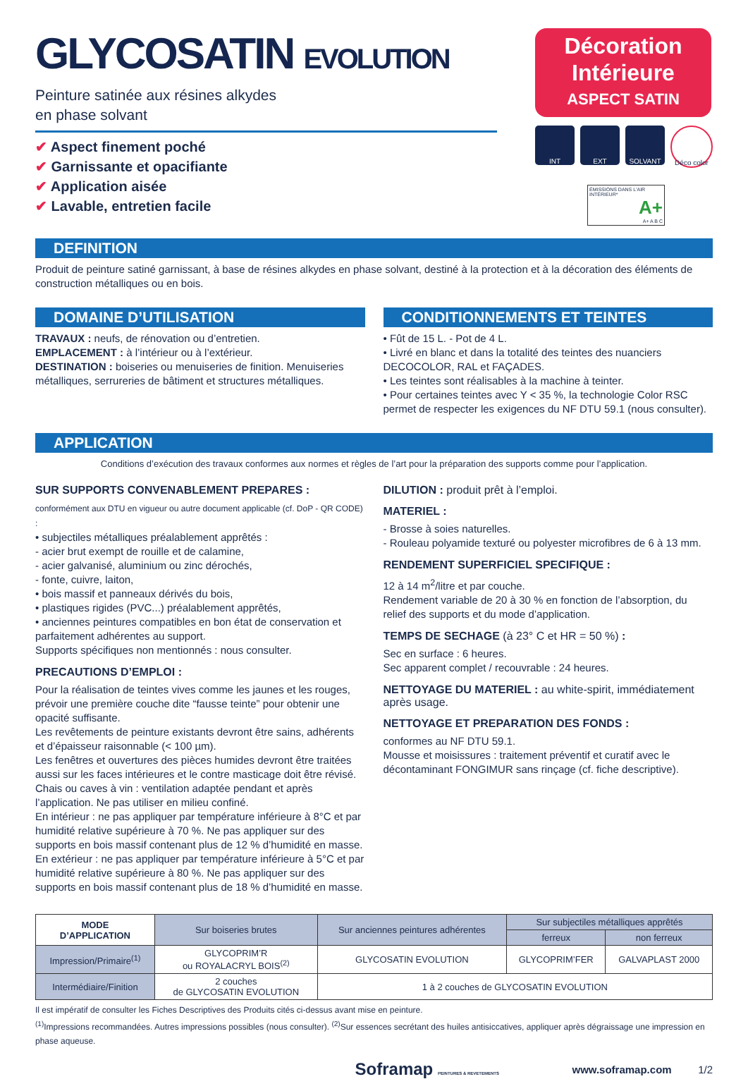GLYCOSATIN EVOLUTION
Peinture satinée aux résines alkydes
en phase solvant
✔ Aspect finement poché
✔ Garnissante et opacifiante
✔ Application aisée
✔ Lavable, entretien facile
Décoration
Intérieure
ASPECT SATIN
INT EXT SOLVANT Déco color
ÉMISSIONS DANS L'AIR INTÉRIEUR*
A+
A+ A B C
DEFINITION
Produit de peinture satiné garnissant, à base de résines alkydes en phase solvant, destiné à la protection et à la décoration des éléments de construction métalliques ou en bois.
DOMAINE D’UTILISATION
TRAVAUX : neufs, de rénovation ou d’entretien.
EMPLACEMENT : à l’intérieur ou à l’extérieur.
DESTINATION : boiseries ou menuiseries de finition. Menuiseries métalliques, serrureries de bâtiment et structures métalliques.
CONDITIONNEMENTS ET TEINTES
• Fût de 15 L. - Pot de 4 L.
• Livré en blanc et dans la totalité des teintes des nuanciers DECOCOLOR, RAL et FAÇADES.
• Les teintes sont réalisables à la machine à teinter.
• Pour certaines teintes avec Y < 35 %, la technologie Color RSC permet de respecter les exigences du NF DTU 59.1 (nous consulter).
APPLICATION
Conditions d’exécution des travaux conformes aux normes et règles de l’art pour la préparation des supports comme pour l’application.
SUR SUPPORTS CONVENABLEMENT PREPARES :
conformément aux DTU en vigueur ou autre document applicable (cf. DoP - QR CODE) :
• subjectiles métalliques préalablement apprêtés :
- acier brut exempt de rouille et de calamine,
- acier galvanisé, aluminium ou zinc dérochés,
- fonte, cuivre, laiton,
• bois massif et panneaux dérivés du bois,
• plastiques rigides (PVC...) préalablement apprêtés,
• anciennes peintures compatibles en bon état de conservation et parfaitement adhérentes au support.
Supports spécifiques non mentionnés : nous consulter.
PRECAUTIONS D’EMPLOI :
Pour la réalisation de teintes vives comme les jaunes et les rouges, prévoir une première couche dite “fausse teinte” pour obtenir une opacité suffisante.
Les revêtements de peinture existants devront être sains, adhérents et d’épaisseur raisonnable (< 100 µm).
Les fenêtres et ouvertures des pièces humides devront être traitées aussi sur les faces intérieures et le contre masticage doit être révisé.
Chais ou caves à vin : ventilation adaptée pendant et après l’application. Ne pas utiliser en milieu confiné.
En intérieur : ne pas appliquer par température inférieure à 8°C et par humidité relative supérieure à 70 %. Ne pas appliquer sur des supports en bois massif contenant plus de 12 % d’humidité en masse.
En extérieur : ne pas appliquer par température inférieure à 5°C et par humidité relative supérieure à 80 %. Ne pas appliquer sur des supports en bois massif contenant plus de 18 % d’humidité en masse.
DILUTION : produit prêt à l’emploi.
MATERIEL :
- Brosse à soies naturelles.
- Rouleau polyamide texturé ou polyester microfibres de 6 à 13 mm.
RENDEMENT SUPERFICIEL SPECIFIQUE :
12 à 14 m<sup>2</sup>/litre et par couche.
Rendement variable de 20 à 30 % en fonction de l’absorption, du relief des supports et du mode d’application.
TEMPS DE SECHAGE (à 23° C et HR = 50 %) :
Sec en surface : 6 heures.
Sec apparent complet / recouvrable : 24 heures.
NETTOYAGE DU MATERIEL : au white-spirit, immédiatement après usage.
NETTOYAGE ET PREPARATION DES FONDS :
conformes au NF DTU 59.1.
Mousse et moisissures : traitement préventif et curatif avec le décontaminant FONGIMUR sans rinçage (cf. fiche descriptive).
| MODE D’APPLICATION | Sur boiseries brutes | Sur anciennes peintures adhérentes | Sur subjectiles métalliques apprêtés | |
| | | | ferreux | non ferreux |
| Impression/Primaire<sup>(1)</sup> | GLYCOPRIM’R ou ROYALACRYL BOIS<sup>(2)</sup> | GLYCOSATIN EVOLUTION | GLYCOPRIM’FER | GALVAPLAST 2000 |
| Intermédiaire/Finition | 2 couches de GLYCOSATIN EVOLUTION | 1 à 2 couches de GLYCOSATIN EVOLUTION | | |
Il est impératif de consulter les Fiches Descriptives des Produits cités ci-dessus avant mise en peinture.
<sup>(1)</sup> Impressions recommandées. Autres impressions possibles (nous consulter). <sup>(2)</sup>Sur essences secrétant des huiles antisiccatives, appliquer après dégraissage une impression en phase aqueuse.
Soframap PEINTURES & REVETEMENTS www.soframap.com 1/2